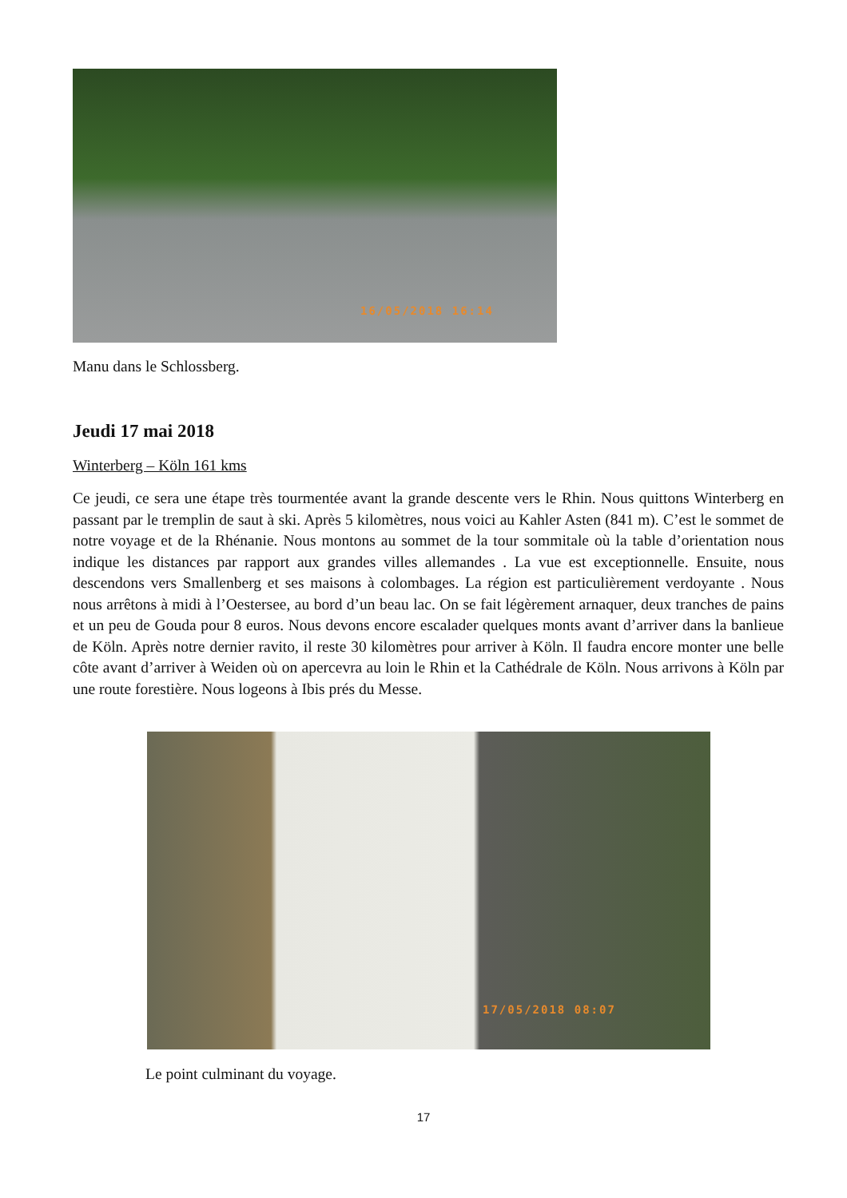16/05/2018 16:14
Manu dans le Schlossberg.
Jeudi 17 mai 2018
Winterberg – Köln 161 kms
Ce jeudi, ce sera une étape très tourmentée avant la grande descente vers le Rhin. Nous quittons Winterberg en passant par le tremplin de saut à ski. Après 5 kilomètres, nous voici au Kahler Asten (841 m). C’est le sommet de notre voyage et de la Rhénanie. Nous montons au sommet de la tour sommitale où la table d’orientation nous indique les distances par rapport aux grandes villes allemandes . La vue est exceptionnelle. Ensuite, nous descendons vers Smallenberg et ses maisons à colombages. La région est particulièrement verdoyante . Nous nous arrêtons à midi à l’Oestersee, au bord d’un beau lac. On se fait légèrement arnaquer, deux tranches de pains et un peu de Gouda pour 8 euros. Nous devons encore escalader quelques monts avant d’arriver dans la banlieue de Köln. Après notre dernier ravito, il reste 30 kilomètres pour arriver à Köln. Il faudra encore monter une belle côte avant d’arriver à Weiden où on apercevra au loin le Rhin et la Cathédrale de Köln. Nous arrivons à Köln par une route forestière. Nous logeons à Ibis prés du Messe.
17/05/2018 08:07
Le point culminant du voyage.
17